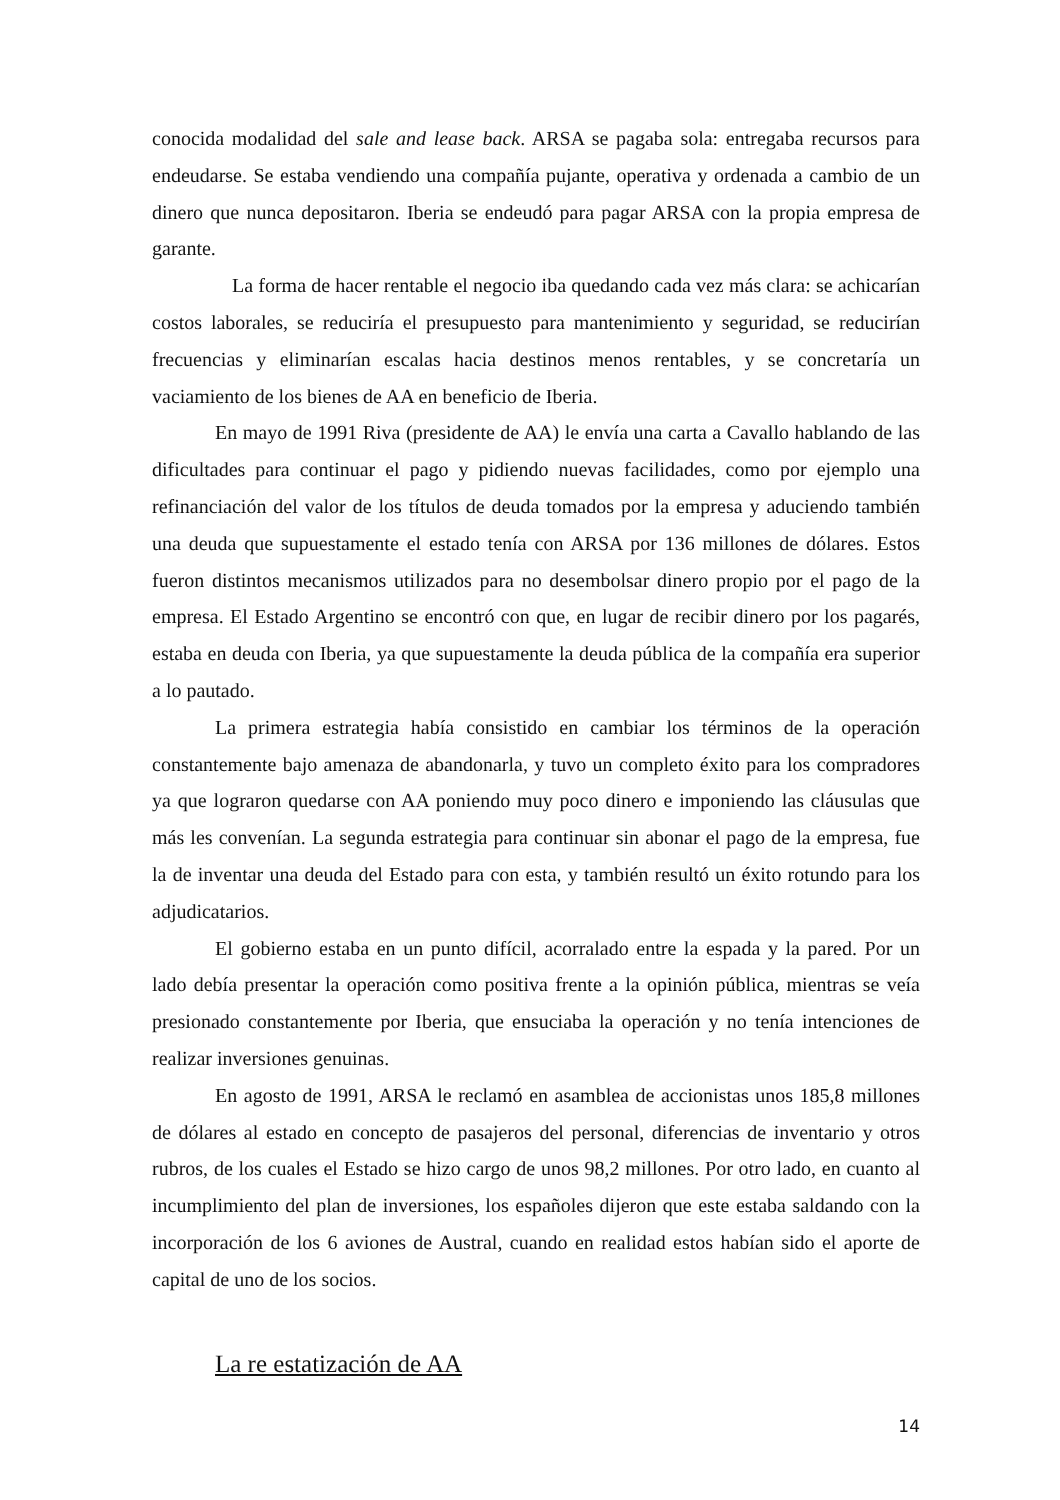conocida modalidad del sale and lease back. ARSA se pagaba sola: entregaba recursos para endeudarse. Se estaba vendiendo una compañía pujante, operativa y ordenada a cambio de un dinero que nunca depositaron. Iberia se endeudó para pagar ARSA con la propia empresa de garante.
La forma de hacer rentable el negocio iba quedando cada vez más clara: se achicarían costos laborales, se reduciría el presupuesto para mantenimiento y seguridad, se reducirían frecuencias y eliminarían escalas hacia destinos menos rentables, y se concretaría un vaciamiento de los bienes de AA en beneficio de Iberia.
En mayo de 1991 Riva (presidente de AA) le envía una carta a Cavallo hablando de las dificultades para continuar el pago y pidiendo nuevas facilidades, como por ejemplo una refinanciación del valor de los títulos de deuda tomados por la empresa y aduciendo también una deuda que supuestamente el estado tenía con ARSA por 136 millones de dólares. Estos fueron distintos mecanismos utilizados para no desembolsar dinero propio por el pago de la empresa. El Estado Argentino se encontró con que, en lugar de recibir dinero por los pagarés, estaba en deuda con Iberia, ya que supuestamente la deuda pública de la compañía era superior a lo pautado.
La primera estrategia había consistido en cambiar los términos de la operación constantemente bajo amenaza de abandonarla, y tuvo un completo éxito para los compradores ya que lograron quedarse con AA poniendo muy poco dinero e imponiendo las cláusulas que más les convenían. La segunda estrategia para continuar sin abonar el pago de la empresa, fue la de inventar una deuda del Estado para con esta, y también resultó un éxito rotundo para los adjudicatarios.
El gobierno estaba en un punto difícil, acorralado entre la espada y la pared. Por un lado debía presentar la operación como positiva frente a la opinión pública, mientras se veía presionado constantemente por Iberia, que ensuciaba la operación y no tenía intenciones de realizar inversiones genuinas.
En agosto de 1991, ARSA le reclamó en asamblea de accionistas unos 185,8 millones de dólares al estado en concepto de pasajeros del personal, diferencias de inventario y otros rubros, de los cuales el Estado se hizo cargo de unos 98,2 millones. Por otro lado, en cuanto al incumplimiento del plan de inversiones, los españoles dijeron que este estaba saldando con la incorporación de los 6 aviones de Austral, cuando en realidad estos habían sido el aporte de capital de uno de los socios.
La re estatización de AA
14